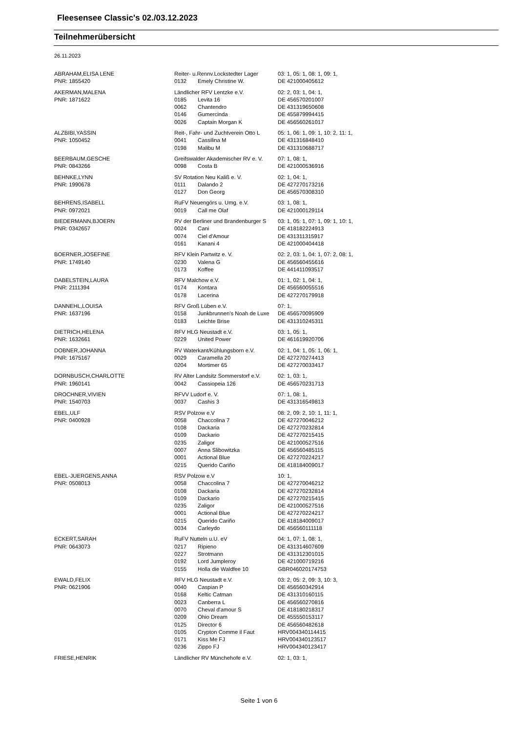Fleesensee Classic's 02./03.12.2023
Teilnehmerübersicht
26.11.2023
| ABRAHAM,ELISA LENE | Reiter- u.Rennv.Lockstedter Lager | | 03: 1, 05: 1, 08: 1, 09: 1, |
| PNR: 1855420 | 0132 | Emely Christine W. | DE 421000405612 |
| AKERMAN,MALENA | Ländlicher RFV Lentzke e.V. | | 02: 2, 03: 1, 04: 1, |
| PNR: 1871622 | 0185 | Levita 16 | DE 456570201007 |
| | 0062 | Chantendro | DE 431319650608 |
| | 0146 | Gumercinda | DE 455879994415 |
| | 0026 | Captain Morgan K | DE 456560261017 |
| ALZBIBI,YASSIN | Reit-, Fahr- und Zuchtverein Otto L | | 05: 1, 06: 1, 09: 1, 10: 2, 11: 1, |
| PNR: 1050452 | 0041 | Cassilina M | DE 431316848410 |
| | 0198 | Malibu M | DE 431310688717 |
| BEERBAUM,GESCHE | Greifswalder Akademischer RV e. V. | | 07: 1, 08: 1, |
| PNR: 0843266 | 0098 | Costa B | DE 421000536916 |
| BEHNKE,LYNN | SV Rotation Neu Kaliß e. V. | | 02: 1, 04: 1, |
| PNR: 1990678 | 0111 | Dalando 2 | DE 427270173216 |
| | 0127 | Don Georg | DE 456570308310 |
| BEHRENS,ISABELL | RuFV Neuengörs u. Umg. e.V. | | 03: 1, 08: 1, |
| PNR: 0972021 | 0019 | Call me Olaf | DE 421000129114 |
| BIEDERMANN,BJOERN | RV der Berliner und Brandenburger S | | 03: 1, 05: 1, 07: 1, 09: 1, 10: 1, |
| PNR: 0342657 | 0024 | Cani | DE 418182224913 |
| | 0074 | Ciel d'Amour | DE 431311315917 |
| | 0161 | Kanani 4 | DE 421000404418 |
| BOERNER,JOSEFINE | RFV Klein Partwitz e. V. | | 02: 2, 03: 1, 04: 1, 07: 2, 08: 1, |
| PNR: 1749140 | 0230 | Valena G | DE 456560455616 |
| | 0173 | Koffee | DE 441411093517 |
| DABELSTEIN,LAURA | RFV Malchow e.V. | | 01: 1, 02: 1, 04: 1, |
| PNR: 2111394 | 0174 | Kontara | DE 456560055516 |
| | 0178 | Lacerina | DE 427270179918 |
| DANNEHL,LOUISA | RFV Groß Lüben e.V. | | 07: 1, |
| PNR: 1637196 | 0158 | Junkbrunnen's Noah de Luxe | DE 456570095909 |
| | 0183 | Leichte Brise | DE 431310245311 |
| DIETRICH,HELENA | RFV HLG Neustadt e.V. | | 03: 1, 05: 1, |
| PNR: 1632661 | 0229 | United Power | DE 461619920706 |
| DOBNER,JOHANNA | RV Waterkant/Kühlungsborn e.V. | | 02: 1, 04: 1, 05: 1, 06: 1, |
| PNR: 1675167 | 0029 | Caramella 20 | DE 427270274413 |
| | 0204 | Mortimer 65 | DE 427270033417 |
| DORNBUSCH,CHARLOTTE | RV Alter Landsitz Sommerstorf e.V. | | 02: 1, 03: 1, |
| PNR: 1960141 | 0042 | Cassiopeia 126 | DE 456570231713 |
| DROCHNER,VIVIEN | RFVV Ludorf e. V. | | 07: 1, 08: 1, |
| PNR: 1540703 | 0037 | Cashis 3 | DE 431316549813 |
| EBEL,ULF | RSV Polzow e.V | | 08: 2, 09: 2, 10: 1, 11: 1, |
| PNR: 0400928 | 0058 | Chaccolina 7 | DE 427270046212 |
| | 0108 | Dackaria | DE 427270232814 |
| | 0109 | Dackario | DE 427270215415 |
| | 0235 | Zaligor | DE 421000527516 |
| | 0007 | Anna Slibowitzka | DE 456560485115 |
| | 0001 | Actional Blue | DE 427270224217 |
| | 0215 | Querido Cariño | DE 418184009017 |
| EBEL-JUERGENS,ANNA | RSV Polzow e.V | | 10: 1, |
| PNR: 0508013 | 0058 | Chaccolina 7 | DE 427270046212 |
| | 0108 | Dackaria | DE 427270232814 |
| | 0109 | Dackario | DE 427270215415 |
| | 0235 | Zaligor | DE 421000527516 |
| | 0001 | Actional Blue | DE 427270224217 |
| | 0215 | Querido Cariño | DE 418184009017 |
| | 0034 | Carleydo | DE 456560111118 |
| ECKERT,SARAH | RuFV Nutteln u.U. eV | | 04: 1, 07: 1, 08: 1, |
| PNR: 0643073 | 0217 | Ripieno | DE 431314607609 |
| | 0227 | Strotmann | DE 431312301015 |
| | 0192 | Lord Jumpleroy | DE 421000719216 |
| | 0155 | Holla die Waldfee 10 | GBR046020174753 |
| EWALD,FELIX | RFV HLG Neustadt e.V. | | 03: 2, 05: 2, 09: 3, 10: 3, |
| PNR: 0621906 | 0040 | Caspian P | DE 456560342914 |
| | 0168 | Keltic Catman | DE 431310160115 |
| | 0023 | Canberra L | DE 456560270816 |
| | 0070 | Cheval d'amour S | DE 418180218317 |
| | 0209 | Ohio Dream | DE 455550153117 |
| | 0125 | Director 6 | DE 456560482618 |
| | 0105 | Crypton Comme il Faut | HRV004340114415 |
| | 0171 | Kiss Me FJ | HRV004340123517 |
| | 0236 | Zippo FJ | HRV004340123417 |
| FRIESE,HENRIK | Ländlicher RV Münchehofe e.V. | | 02: 1, 03: 1, |
Seite 1 von 6